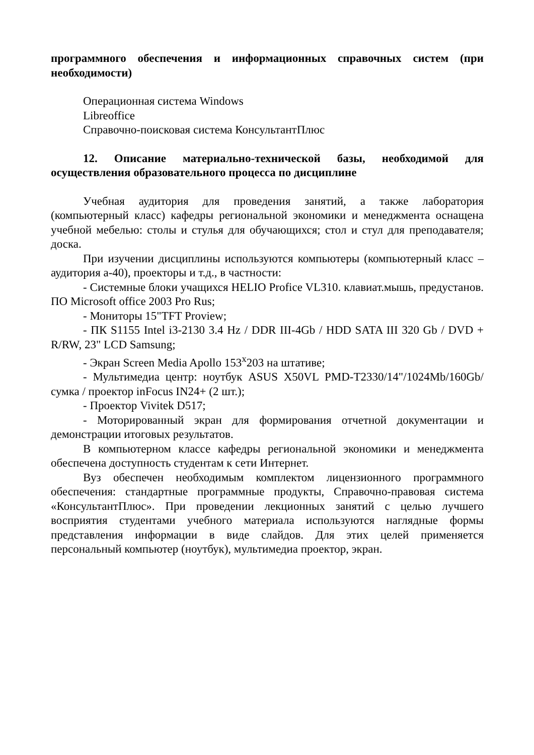программного обеспечения и информационных справочных систем (при необходимости)
Операционная система Windows
Libreoffice
Справочно-поисковая система КонсультантПлюс
12. Описание материально-технической базы, необходимой для осуществления образовательного процесса по дисциплине
Учебная аудитория для проведения занятий, а также лаборатория (компьютерный класс) кафедры региональной экономики и менеджмента оснащена учебной мебелью: столы и стулья для обучающихся; стол и стул для преподавателя; доска.
При изучении дисциплины используются компьютеры (компьютерный класс – аудитория а-40), проекторы и т.д., в частности:
- Системные блоки учащихся HELIO Profice VL310. клавиат.мышь, предустанов. ПО Microsoft office 2003 Pro Rus;
- Мониторы 15"TFT Proview;
- ПК S1155 Intel i3-2130 3.4 Hz / DDR III-4Gb / HDD SATA III 320 Gb / DVD + R/RW, 23" LCD Samsung;
- Экран Screen Media Apollo 153<sup>x</sup>203 на штативе;
- Мультимедиа центр: ноутбук ASUS X50VL PMD-T2330/14"/1024Mb/160Gb/ сумка / проектор inFocus IN24+ (2 шт.);
- Проектор Vivitek D517;
- Моторированный экран для формирования отчетной документации и демонстрации итоговых результатов.
В компьютерном классе кафедры региональной экономики и менеджмента обеспечена доступность студентам к сети Интернет.
Вуз обеспечен необходимым комплектом лицензионного программного обеспечения: стандартные программные продукты, Справочно-правовая система «КонсультантПлюс». При проведении лекционных занятий с целью лучшего восприятия студентами учебного материала используются наглядные формы представления информации в виде слайдов. Для этих целей применяется персональный компьютер (ноутбук), мультимедиа проектор, экран.